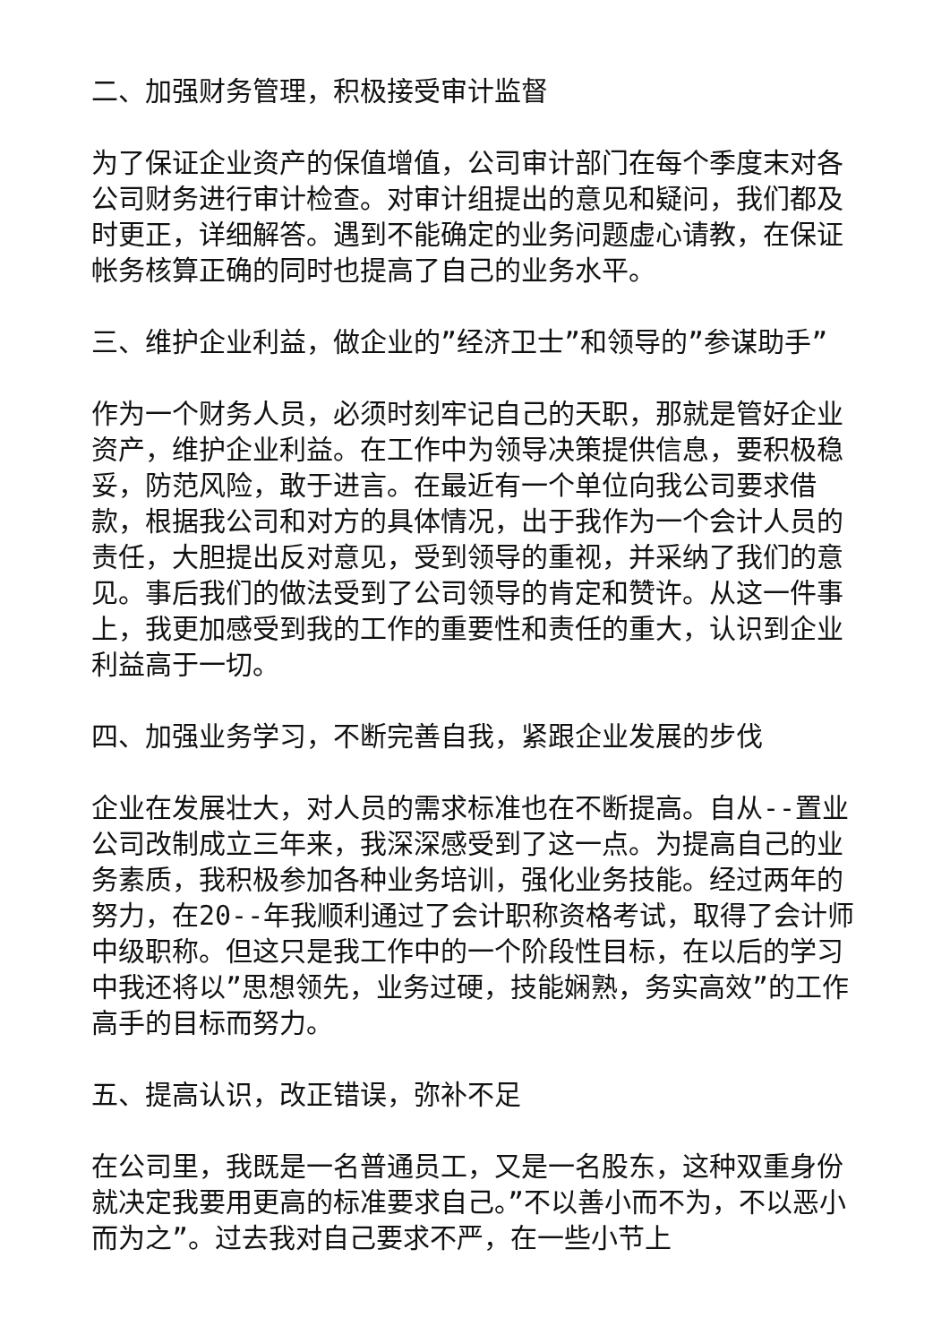二、加强财务管理，积极接受审计监督
为了保证企业资产的保值增值，公司审计部门在每个季度末对各公司财务进行审计检查。对审计组提出的意见和疑问，我们都及时更正，详细解答。遇到不能确定的业务问题虚心请教，在保证帐务核算正确的同时也提高了自己的业务水平。
三、维护企业利益，做企业的”经济卫士”和领导的”参谋助手”
作为一个财务人员，必须时刻牢记自己的天职，那就是管好企业资产，维护企业利益。在工作中为领导决策提供信息，要积极稳妥，防范风险，敢于进言。在最近有一个单位向我公司要求借款，根据我公司和对方的具体情况，出于我作为一个会计人员的责任，大胆提出反对意见，受到领导的重视，并采纳了我们的意见。事后我们的做法受到了公司领导的肯定和赞许。从这一件事上，我更加感受到我的工作的重要性和责任的重大，认识到企业利益高于一切。
四、加强业务学习，不断完善自我，紧跟企业发展的步伐
企业在发展壮大，对人员的需求标准也在不断提高。自从--置业公司改制成立三年来，我深深感受到了这一点。为提高自己的业务素质，我积极参加各种业务培训，强化业务技能。经过两年的努力，在20--年我顺利通过了会计职称资格考试，取得了会计师中级职称。但这只是我工作中的一个阶段性目标，在以后的学习中我还将以”思想领先，业务过硬，技能娴熟，务实高效”的工作高手的目标而努力。
五、提高认识，改正错误，弥补不足
在公司里，我既是一名普通员工，又是一名股东，这种双重身份就决定我要用更高的标准要求自己。”不以善小而不为，不以恶小而为之”。过去我对自己要求不严，在一些小节上